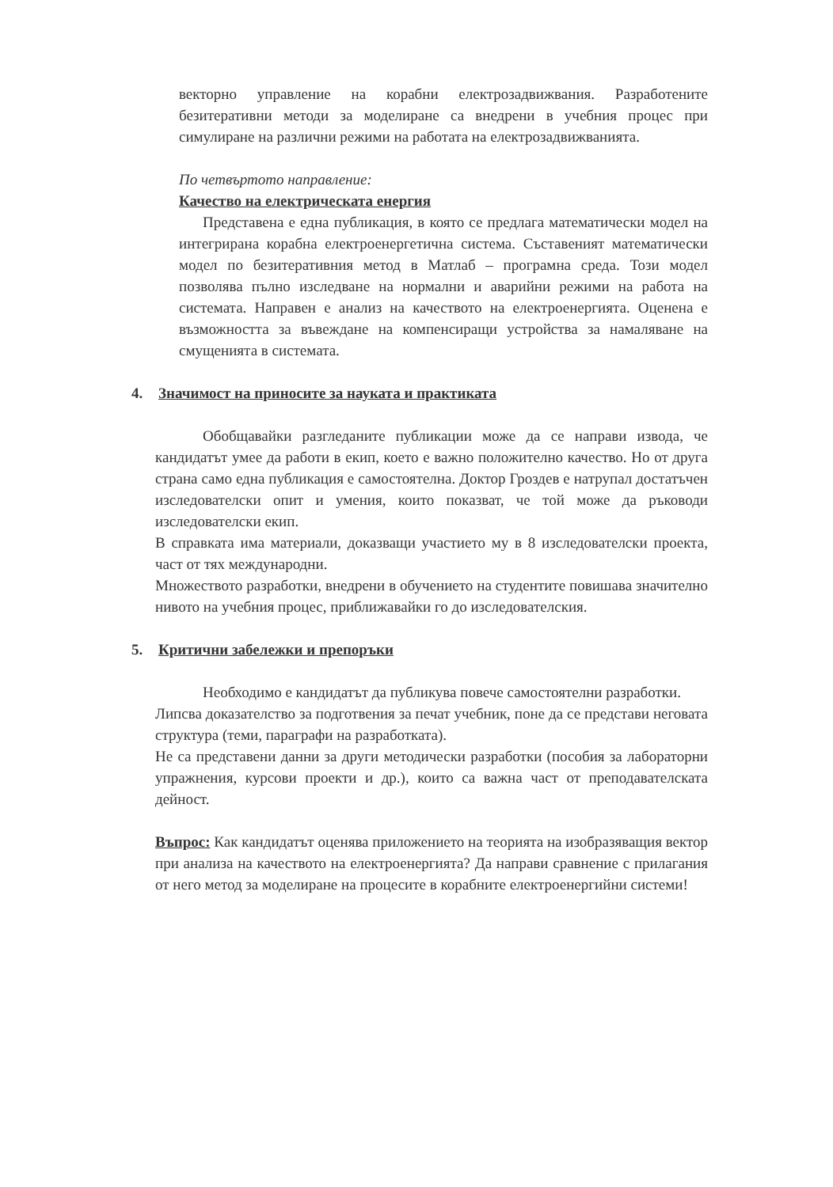векторно управление на корабни електрозадвижвания. Разработените безитеративни методи за моделиране са внедрени в учебния процес при симулиране на различни режими на работата на електрозадвижванията.
По четвъртото направление:
Качество на електрическата енергия
Представена е една публикация, в която се предлага математически модел на интегрирана корабна електроенергетична система. Съставеният математически модел по безитеративния метод в Матлаб – програмна среда. Този модел позволява пълно изследване на нормални и аварийни режими на работа на системата. Направен е анализ на качеството на електроенергията. Оценена е възможността за въвеждане на компенсиращи устройства за намаляване на смущенията в системата.
4. Значимост на приносите за науката и практиката
Обобщавайки разгледаните публикации може да се направи извода, че кандидатът умее да работи в екип, което е важно положително качество. Но от друга страна само една публикация е самостоятелна. Доктор Гроздев е натрупал достатъчен изследователски опит и умения, които показват, че той може да ръководи изследователски екип.
В справката има материали, доказващи участието му в 8 изследователски проекта, част от тях международни.
Множеството разработки, внедрени в обучението на студентите повишава значително нивото на учебния процес, приближавайки го до изследователския.
5. Критични забележки и препоръки
Необходимо е кандидатът да публикува повече самостоятелни разработки.
Липсва доказателство за подготвения за печат учебник, поне да се представи неговата структура (теми, параграфи на разработката).
Не са представени данни за други методически разработки (пособия за лабораторни упражнения, курсови проекти и др.), които са важна част от преподавателската дейност.
Въпрос: Как кандидатът оценява приложението на теорията на изобразяващия вектор при анализа на качеството на електроенергията? Да направи сравнение с прилагания от него метод за моделиране на процесите в корабните електроенергийни системи!